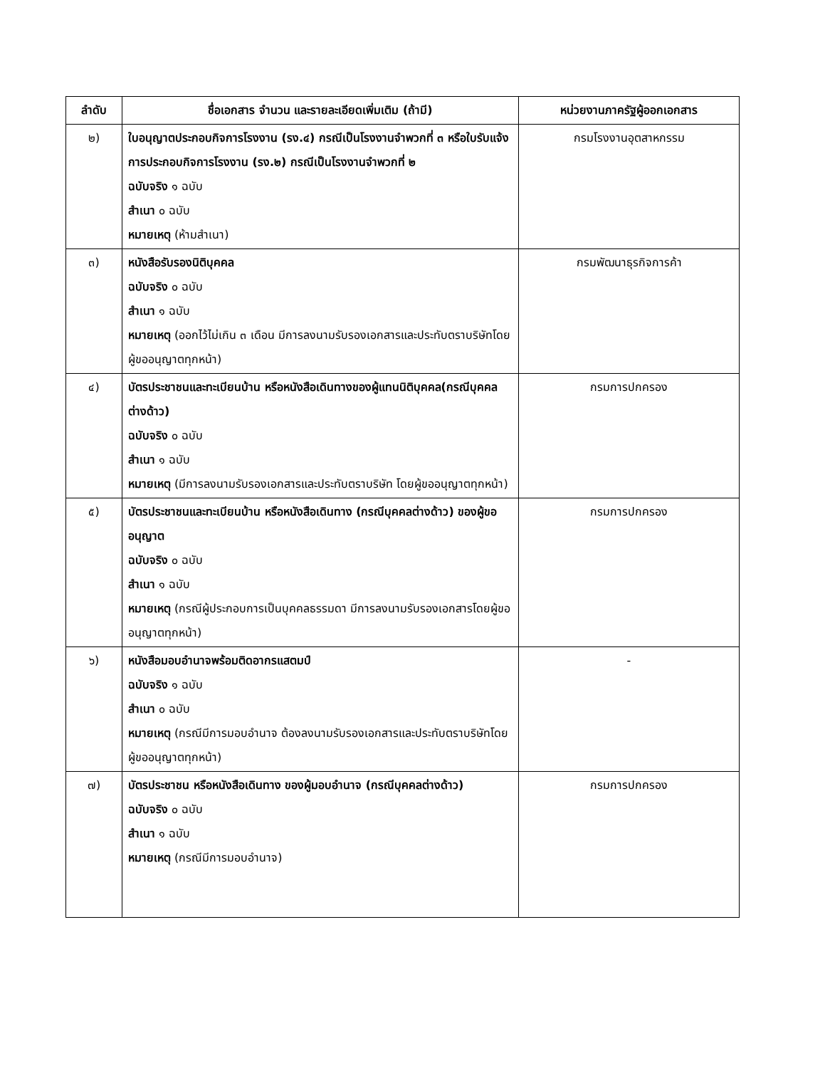| ลำดับ | ชื่อเอกสาร จำนวน และรายละเอียดเพิ่มเติม (ถ้ามี) | หน่วยงานภาครัฐผู้ออกเอกสาร |
| --- | --- | --- |
| ๒) | ใบอนุญาตประกอบกิจการโรงงาน (รง.๔) กรณีเป็นโรงงานจำพวกที่ ๓ หรือใบรับแจ้งการประกอบกิจการโรงงาน (รง.๒) กรณีเป็นโรงงานจำพวกที่ ๒ ฉบับจริง ๑ ฉบับ สำเนา ๐ ฉบับ หมายเหตุ (ห้ามสำเนา) | กรมโรงงานอุตสาหกรรม |
| ๓) | หนังสือรับรองนิติบุคคล ฉบับจริง ๐ ฉบับ สำเนา ๑ ฉบับ หมายเหตุ (ออกไว้ไม่เกิน ๓ เดือน มีการลงนามรับรองเอกสารและประทับตราบริษัทโดยผู้ขออนุญาตทุกหน้า) | กรมพัฒนาธุรกิจการค้า |
| ๔) | บัตรประชาชนและทะเบียนบ้าน หรือหนังสือเดินทางของผู้แทนนิติบุคคล(กรณีบุคคลต่างด้าว) ฉบับจริง ๐ ฉบับ สำเนา ๑ ฉบับ หมายเหตุ (มีการลงนามรับรองเอกสารและประทับตราบริษัท โดยผู้ขออนุญาตทุกหน้า) | กรมการปกครอง |
| ๕) | บัตรประชาชนและทะเบียนบ้าน หรือหนังสือเดินทาง (กรณีบุคคลต่างด้าว) ของผู้ขออนุญาต ฉบับจริง ๐ ฉบับ สำเนา ๑ ฉบับ หมายเหตุ (กรณีผู้ประกอบการเป็นบุคคลธรรมดา มีการลงนามรับรองเอกสารโดยผู้ขออนุญาตทุกหน้า) | กรมการปกครอง |
| ๖) | หนังสือมอบอำนาจพร้อมติดอากรแสตมป์ ฉบับจริง ๑ ฉบับ สำเนา ๐ ฉบับ หมายเหตุ (กรณีมีการมอบอำนาจ ต้องลงนามรับรองเอกสารและประทับตราบริษัทโดยผู้ขออนุญาตทุกหน้า) | - |
| ๗) | บัตรประชาชน หรือหนังสือเดินทาง ของผู้มอบอำนาจ (กรณีบุคคลต่างด้าว) ฉบับจริง ๐ ฉบับ สำเนา ๑ ฉบับ หมายเหตุ (กรณีมีการมอบอำนาจ) | กรมการปกครอง |